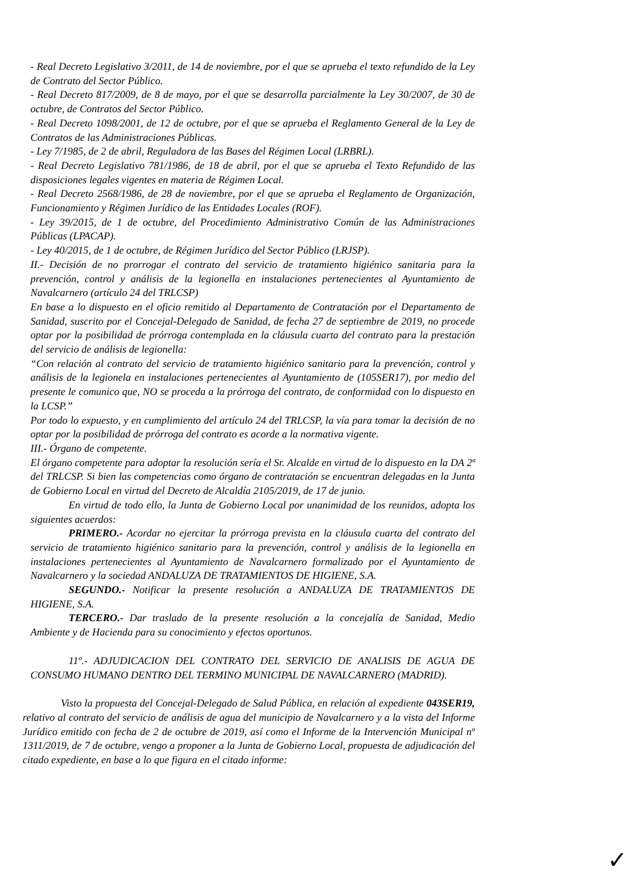- Real Decreto Legislativo 3/2011, de 14 de noviembre, por el que se aprueba el texto refundido de la Ley de Contrato del Sector Público.
- Real Decreto 817/2009, de 8 de mayo, por el que se desarrolla parcialmente la Ley 30/2007, de 30 de octubre, de Contratos del Sector Público.
- Real Decreto 1098/2001, de 12 de octubre, por el que se aprueba el Reglamento General de la Ley de Contratos de las Administraciones Públicas.
- Ley 7/1985, de 2 de abril, Reguladora de las Bases del Régimen Local (LRBRL).
- Real Decreto Legislativo 781/1986, de 18 de abril, por el que se aprueba el Texto Refundido de las disposiciones legales vigentes en materia de Régimen Local.
- Real Decreto 2568/1986, de 28 de noviembre, por el que se aprueba el Reglamento de Organización, Funcionamiento y Régimen Jurídico de las Entidades Locales (ROF).
- Ley 39/2015, de 1 de octubre, del Procedimiento Administrativo Común de las Administraciones Públicas (LPACAP).
- Ley 40/2015, de 1 de octubre, de Régimen Jurídico del Sector Público (LRJSP).
II.- Decisión de no prorrogar el contrato del servicio de tratamiento higiénico sanitaria para la prevención, control y análisis de la legionella en instalaciones pertenecientes al Ayuntamiento de Navalcarnero (artículo 24 del TRLCSP)
En base a lo dispuesto en el oficio remitido al Departamento de Contratación por el Departamento de Sanidad, suscrito por el Concejal-Delegado de Sanidad, de fecha 27 de septiembre de 2019, no procede optar por la posibilidad de prórroga contemplada en la cláusula cuarta del contrato para la prestación del servicio de análisis de legionella:
“Con relación al contrato del servicio de tratamiento higiénico sanitario para la prevención, control y análisis de la legionela en instalaciones pertenecientes al Ayuntamiento de (105SER17), por medio del presente le comunico que, NO se proceda a la prórroga del contrato, de conformidad con lo dispuesto en la LCSP.”
Por todo lo expuesto, y en cumplimiento del artículo 24 del TRLCSP, la vía para tomar la decisión de no optar por la posibilidad de prórroga del contrato es acorde a la normativa vigente.
III.- Órgano de competente.
El órgano competente para adoptar la resolución sería el Sr. Alcalde en virtud de lo dispuesto en la DA 2ª del TRLCSP. Si bien las competencias como órgano de contratación se encuentran delegadas en la Junta de Gobierno Local en virtud del Decreto de Alcaldía 2105/2019, de 17 de junio.
En virtud de todo ello, la Junta de Gobierno Local por unanimidad de los reunidos, adopta los siguientes acuerdos:
PRIMERO.- Acordar no ejercitar la prórroga prevista en la cláusula cuarta del contrato del servicio de tratamiento higiénico sanitario para la prevención, control y análisis de la legionella en instalaciones pertenecientes al Ayuntamiento de Navalcarnero formalizado por el Ayuntamiento de Navalcarnero y la sociedad ANDALUZA DE TRATAMIENTOS DE HIGIENE, S.A.
SEGUNDO.- Notificar la presente resolución a ANDALUZA DE TRATAMIENTOS DE HIGIENE, S.A.
TERCERO.- Dar traslado de la presente resolución a la concejalía de Sanidad, Medio Ambiente y de Hacienda para su conocimiento y efectos oportunos.
11º.- ADJUDICACION DEL CONTRATO DEL SERVICIO DE ANALISIS DE AGUA DE CONSUMO HUMANO DENTRO DEL TERMINO MUNICIPAL DE NAVALCARNERO (MADRID).
Visto la propuesta del Concejal-Delegado de Salud Pública, en relación al expediente 043SER19, relativo al contrato del servicio de análisis de agua del municipio de Navalcarnero y a la vista del Informe Jurídico emitido con fecha de 2 de octubre de 2019, así como el Informe de la Intervención Municipal nº 1311/2019, de 7 de octubre, vengo a proponer a la Junta de Gobierno Local, propuesta de adjudicación del citado expediente, en base a lo que figura en el citado informe:
✓